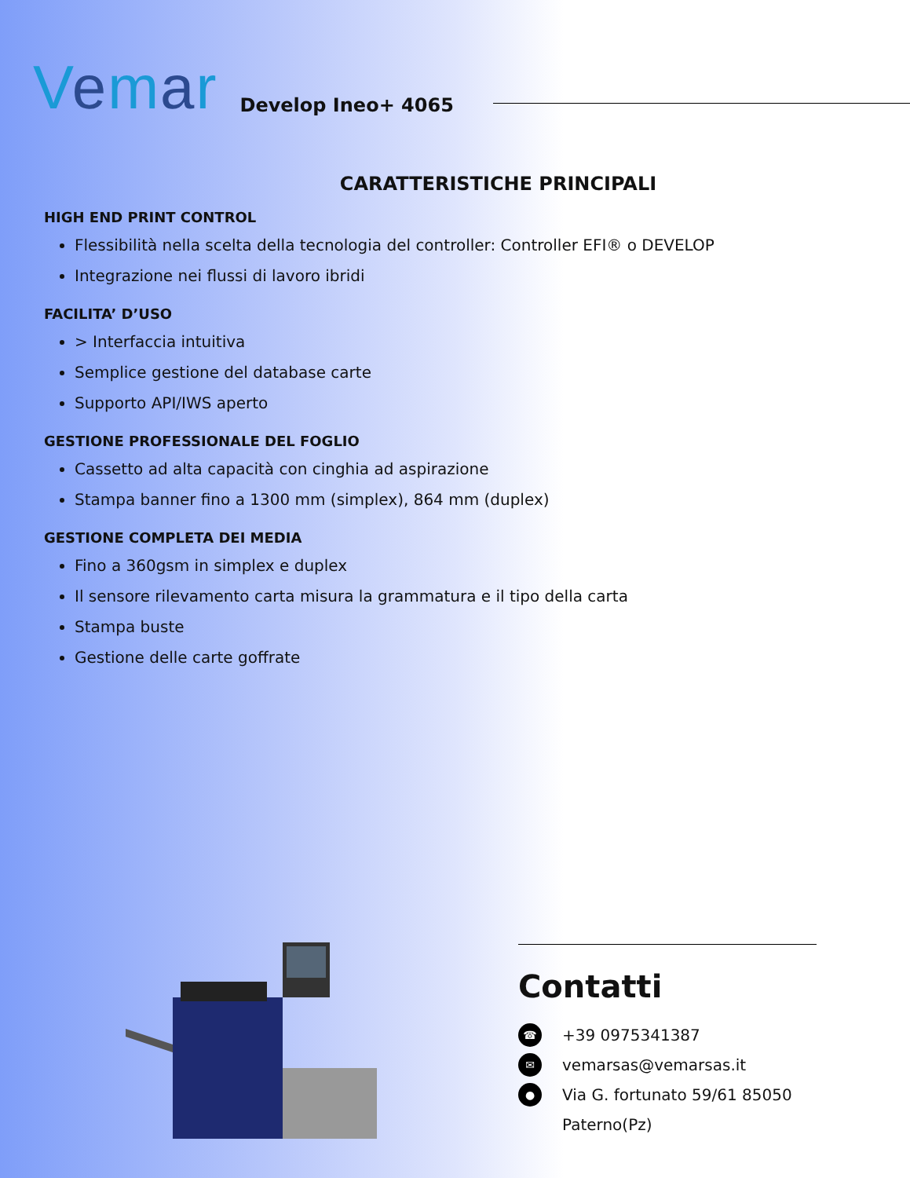Vemar
Develop Ineo+ 4065
CARATTERISTICHE PRINCIPALI
HIGH END PRINT CONTROL
Flessibilità nella scelta della tecnologia del controller: Controller EFI® o DEVELOP
Integrazione nei flussi di lavoro ibridi
FACILITA’ D’USO
> Interfaccia intuitiva
Semplice gestione del database carte
Supporto API/IWS aperto
GESTIONE PROFESSIONALE DEL FOGLIO
Cassetto ad alta capacità con cinghia ad aspirazione
Stampa banner fino a 1300 mm (simplex), 864 mm (duplex)
GESTIONE COMPLETA DEI MEDIA
Fino a 360gsm in simplex e duplex
Il sensore rilevamento carta misura la grammatura e il tipo della carta
Stampa buste
Gestione delle carte goffrate
Contatti
☎ +39 0975341387
✉ vemarsas@vemarsas.it
● Via G. fortunato 59/61 85050 Paterno(Pz)